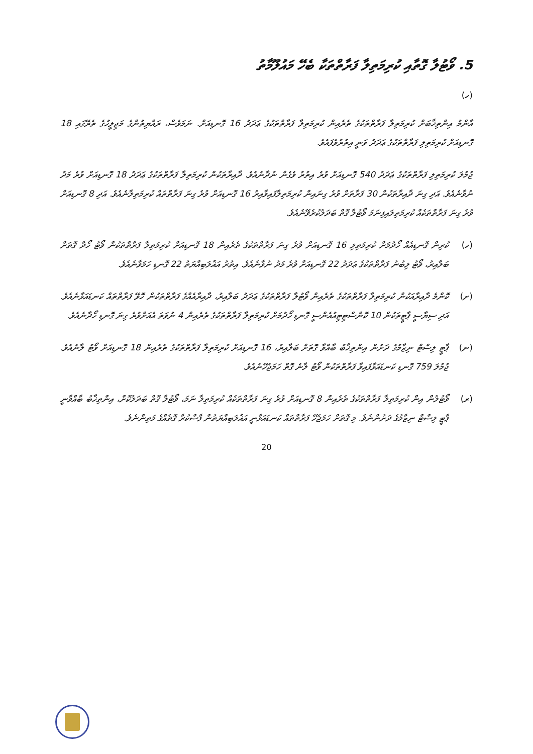5. ވޯޓުލާ ގޮތާއި ކުރިމަތިލާ ފަރާތްތަކާ ބެހޭ މައުލޫމާތު
(ހ)
އާންމު އިންތިޚާބަށް ކުރިމަތިލާ ފަރާތްތަކުގެ ތެރެއިން ކުރިމަތިލާ ފަރާތްތަކުގެ ޢަދަދު 16 ގޮނޑިއަށް. ނަމަވެސް، ރައްޔިތުންގެ މަޖިލީހުގެ ތެރޭގައި 18 ގޮނޑިއަށް ކުރިމަތިލި ފަރާތްތަކުގެ ޢަދަދު ވަނީ އިތުރުވެފައެވެ.
ޖުމުލަ ކުރިމަތިލި ފަރާތްތަކުގެ ޢަދަދު 540 ގޮނޑިއަށް ވުރެ އިތުރު ވެގެން ނުދާނެއެވެ. ދާއިރާތަކުން ކުރިމަތިލާ ފަރާތްތަކުގެ ޢަދަދު 18 ގޮނޑިއަށް ވުރެ މަދު ނުވާނެއެވެ. އަދި ގިނަ ދާއިރާތަކުން 30 ފަރާތަށް ވުރެ ގިނައިން ކުރިމަތިލާފައިވާއިރު 16 ގޮނޑިއަށް ވުރެ ގިނަ ފަރާތްތައް ކުރިމަތިލާނެއެވެ. އަދި 8 ގޮނޑިއަށް ވުރެ ގިނަ ފަރާތްތަކެއް ކުރިމަތިލައިފިނަމަ ވޯޓުލާ ގޮތް ބަދަލުކުރެވޭނެއެވެ.
(ހ) ކުރިން ގޮނޑިއެއް ހޯދުމަށް ކުރިމަތިލި 16 ގޮނޑިއަށް ވުރެ ގިނަ ފަރާތްތަކުގެ ތެރެއިން 18 ގޮނޑިއަށް ކުރިމަތިލާ ފަރާތްތަކުން ވޯޓު ހޯދާ ގޮތަށް ބަލާއިރު، ވޯޓު ލިބުނު ފަރާތްތަކުގެ ޢަދަދު 22 ގޮނޑިއަށް ވުރެ މަދު ނުވާނެއެވެ. އިތުރު އަޣުލަބިއްޔަތު 22 ގޮނޑި ހަމަވާނެއެވެ.
(ށ) ކޮންމެ ދާއިރާއަކުން ކުރިމަތިލާ ފަރާތްތަކުގެ ތެރެއިން ވޯޓުލާ ފަރާތްތަކުގެ ޢަދަދު ބަލާއިރު، ދާއިރާއެއްގެ ފަރާތްތަކުން ހޮވޭ ފަރާތްތައް ކަނޑައަޅާނެއެވެ. އަދި ސިޔާސީ ޕާޓީތަކުން 10 ކޮންސްޓިޓިއުއެންސީ ގޮނޑި ހޯދުމަށް ކުރިމަތިލާ ފަރާތްތަކުގެ ތެރެއިން 4 ނުވަތަ އެއަށްވުރެ ގިނަ ގޮނޑި ހޯދާނެއެވެ.
(ނ) ޕާޓީ ލިސްޓް ނިޒާމުގެ ދަށުން އިންތިޚާބު ބާއްވާ ގޮތަށް ބަލާއިރު، 16 ގޮނޑިއަށް ކުރިމަތިލާ ފަރާތްތަކުގެ ތެރެއިން 18 ގޮނޑިއަށް ވޯޓު ލާނެއެވެ. ޖުމުލަ 759 ގޮނޑި ކަނޑައަޅާފައިވާ ފަރާތްތަކުން ވޯޓު ލާނެ ގޮތް ހަމަޖެހޭނެއެވެ.
(ރ) ވޯޓުލުން އިން ކުރިމަތިލާ ފަރާތްތަކުގެ ތެރެއިން 8 ގޮނޑިއަށް ވުރެ ގިނަ ފަރާތްތަކެއް ކުރިމަތިލާ ނަމަ، ވޯޓުލާ ގޮތް ބަދަލުކޮށް، އިންތިޚާބު ބާއްވާނީ ޕާޓީ ލިސްޓް ނިޒާމުގެ ދަށުންނެވެ. މި ގޮތަށް ހަމަޖެހޭ ފަރާތްތައް ކަނޑައަޅާނީ އަޣުލަބިއްޔަތުން ފާސްކުރާ ގޮތެއްގެ މަތިންނެވެ.
20